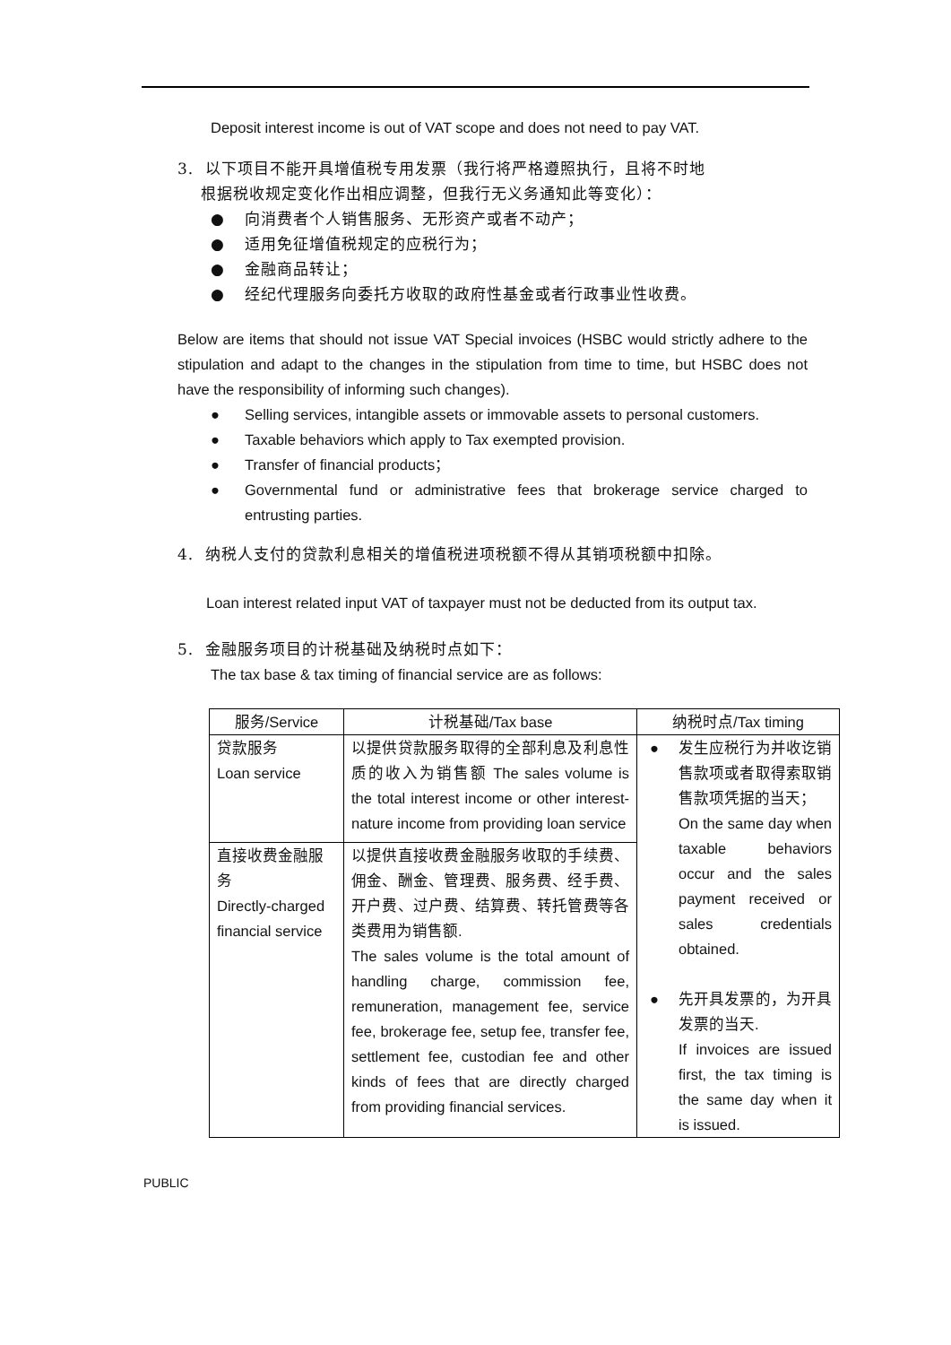Deposit interest income is out of VAT scope and does not need to pay VAT.
3. 以下项目不能开具增值税专用发票（我行将严格遵照执行，且将不时地
根据税收规定变化作出相应调整，但我行无义务通知此等变化）：
● 向消费者个人销售服务、无形资产或者不动产；
● 适用免征增值税规定的应税行为；
● 金融商品转让；
● 经纪代理服务向委托方收取的政府性基金或者行政事业性收费。
Below are items that should not issue VAT Special invoices (HSBC would strictly adhere to the stipulation and adapt to the changes in the stipulation from time to time, but HSBC does not have the responsibility of informing such changes).
● Selling services, intangible assets or immovable assets to personal customers.
● Taxable behaviors which apply to Tax exempted provision.
● Transfer of financial products；
● Governmental fund or administrative fees that brokerage service charged to entrusting parties.
4. 纳税人支付的贷款利息相关的增值税进项税额不得从其销项税额中扣除。
Loan interest related input VAT of taxpayer must not be deducted from its output tax.
5. 金融服务项目的计税基础及纳税时点如下：
The tax base & tax timing of financial service are as follows:
| 服务/Service | 计税基础/Tax base | 纳税时点/Tax timing |
| --- | --- | --- |
| 贷款服务 Loan service | 以提供贷款服务取得的全部利息及利息性质的收入为销售额 The sales volume is the total interest income or other interest-nature income from providing loan service | ● 发生应税行为并收讫销售款项或者取得索取销售款项凭据的当天； On the same day when taxable behaviors occur and the sales payment received or sales credentials obtained. ● 先开具发票的，为开具发票的当天. If invoices are issued first, the tax timing is the same day when it is issued. |
| 直接收费金融服务 Directly-charged financial service | 以提供直接收费金融服务收取的手续费、佣金、酬金、管理费、服务费、经手费、开户费、过户费、结算费、转托管费等各类费用为销售额. The sales volume is the total amount of handling charge, commission fee, remuneration, management fee, service fee, brokerage fee, setup fee, transfer fee, settlement fee, custodian fee and other kinds of fees that are directly charged from providing financial services. | |
PUBLIC